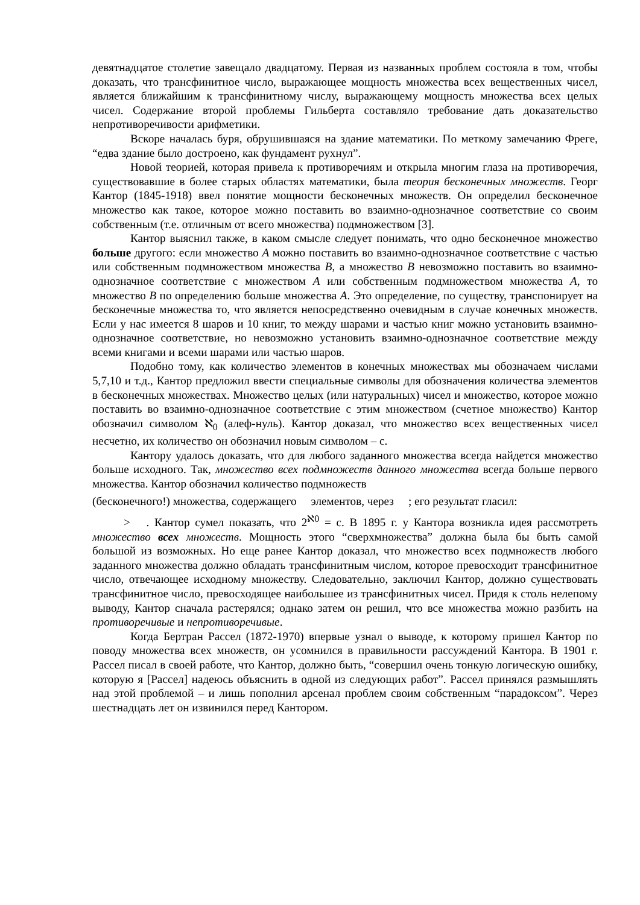девятнадцатое столетие завещало двадцатому. Первая из названных проблем состояла в том, чтобы доказать, что трансфинитное число, выражающее мощность множества всех вещественных чисел, является ближайшим к трансфинитному числу, выражающему мощность множества всех целых чисел. Содержание второй проблемы Гильберта составляло требование дать доказательство непротиворечивости арифметики.
Вскоре началась буря, обрушившаяся на здание математики. По меткому замечанию Фреге, “едва здание было достроено, как фундамент рухнул”.
Новой теорией, которая привела к противоречиям и открыла многим глаза на противоречия, существовавшие в более старых областях математики, была теория бесконечных множеств. Георг Кантор (1845-1918) ввел понятие мощности бесконечных множеств. Он определил бесконечное множество как такое, которое можно поставить во взаимно-однозначное соответствие со своим собственным (т.е. отличным от всего множества) подмножеством [3].
Кантор выяснил также, в каком смысле следует понимать, что одно бесконечное множество больше другого: если множество A можно поставить во взаимно-однозначное соответствие с частью или собственным подмножеством множества B, а множество B невозможно поставить во взаимно-однозначное соответствие с множеством A или собственным подмножеством множества A, то множество B по определению больше множества A. Это определение, по существу, транспонирует на бесконечные множества то, что является непосредственно очевидным в случае конечных множеств. Если у нас имеется 8 шаров и 10 книг, то между шарами и частью книг можно установить взаимно-однозначное соответствие, но невозможно установить взаимно-однозначное соответствие между всеми книгами и всеми шарами или частью шаров.
Подобно тому, как количество элементов в конечных множествах мы обозначаем числами 5,7,10 и т.д., Кантор предложил ввести специальные символы для обозначения количества элементов в бесконечных множествах. Множество целых (или натуральных) чисел и множество, которое можно поставить во взаимно-однозначное соответствие с этим множеством (счетное множество) Кантор обозначил символом ℵ<sub>0</sub> (алеф-нуль). Кантор доказал, что множество всех вещественных чисел несчетно, их количество он обозначил новым символом – c.
Кантору удалось доказать, что для любого заданного множества всегда найдется множество больше исходного. Так, множество всех подмножеств данного множества всегда больше первого множества. Кантор обозначил количество подмножеств
(бесконечного!) множества, содержащего элементов, через ; его результат гласил:
> . Кантор сумел показать, что 2<sup>ℵ0</sup> = c. В 1895 г. у Кантора возникла идея рассмотреть множество всех множеств. Мощность этого “сверхмножества” должна была бы быть самой большой из возможных. Но еще ранее Кантор доказал, что множество всех подмножеств любого заданного множества должно обладать трансфинитным числом, которое превосходит трансфинитное число, отвечающее исходному множеству. Следовательно, заключил Кантор, должно существовать трансфинитное число, превосходящее наибольшее из трансфинитных чисел. Придя к столь нелепому выводу, Кантор сначала растерялся; однако затем он решил, что все множества можно разбить на противоречивые и непротиворечивые.
Когда Бертран Рассел (1872-1970) впервые узнал о выводе, к которому пришел Кантор по поводу множества всех множеств, он усомнился в правильности рассуждений Кантора. В 1901 г. Рассел писал в своей работе, что Кантор, должно быть, “совершил очень тонкую логическую ошибку, которую я [Рассел] надеюсь объяснить в одной из следующих работ”. Рассел принялся размышлять над этой проблемой – и лишь пополнил арсенал проблем своим собственным “парадоксом”. Через шестнадцать лет он извинился перед Кантором.